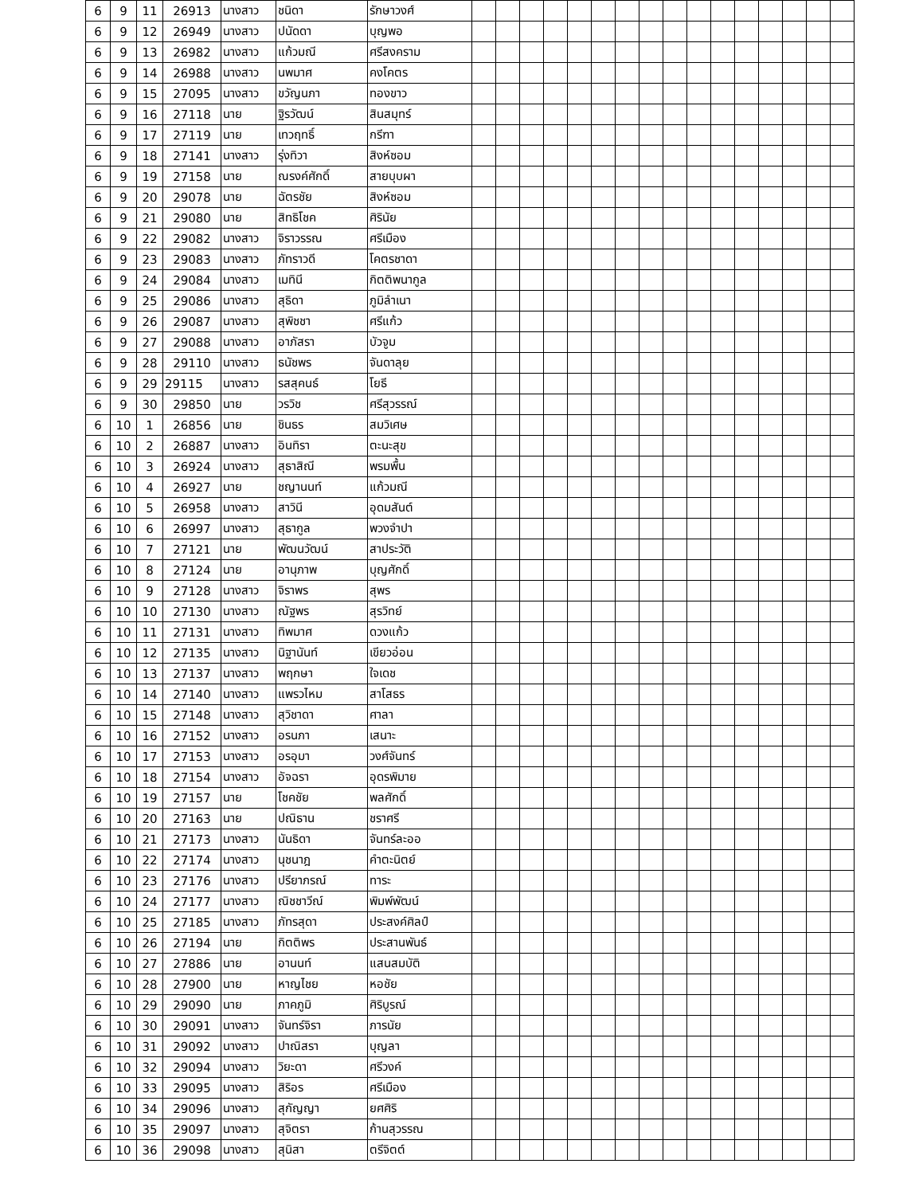| 6 | 9 | 11 | 26913 | นางสาว | ชนิดา | รักษาวงศ์ | | | | | | | | | | | | | | | | |
| 6 | 9 | 12 | 26949 | นางสาว | ปนัดดา | บุญพอ | | | | | | | | | | | | | | | | |
| 6 | 9 | 13 | 26982 | นางสาว | แก้วมณี | ศรีสงคราม | | | | | | | | | | | | | | | | |
| 6 | 9 | 14 | 26988 | นางสาว | นพมาศ | คงโคตร | | | | | | | | | | | | | | | | |
| 6 | 9 | 15 | 27095 | นางสาว | ขวัญนภา | ทองขาว | | | | | | | | | | | | | | | | |
| 6 | 9 | 16 | 27118 | นาย | ฐิรวัฒน์ | สินสมุทร์ | | | | | | | | | | | | | | | | |
| 6 | 9 | 17 | 27119 | นาย | เทวฤทธิ์ | กรีฑา | | | | | | | | | | | | | | | | |
| 6 | 9 | 18 | 27141 | นางสาว | รุ่งทิวา | สิงห์ซอม | | | | | | | | | | | | | | | | |
| 6 | 9 | 19 | 27158 | นาย | ณรงค์ศักดิ์ | สายบุบผา | | | | | | | | | | | | | | | | |
| 6 | 9 | 20 | 29078 | นาย | ฉัตรชัย | สิงห์ซอม | | | | | | | | | | | | | | | | |
| 6 | 9 | 21 | 29080 | นาย | สิทธิโชค | ศิรินัย | | | | | | | | | | | | | | | | |
| 6 | 9 | 22 | 29082 | นางสาว | จิราวรรณ | ศรีเมือง | | | | | | | | | | | | | | | | |
| 6 | 9 | 23 | 29083 | นางสาว | ภัทราวดี | โคตรชาดา | | | | | | | | | | | | | | | | |
| 6 | 9 | 24 | 29084 | นางสาว | เมทินี | กิตติพนากูล | | | | | | | | | | | | | | | | |
| 6 | 9 | 25 | 29086 | นางสาว | สุธิดา | ภูมิลำเนา | | | | | | | | | | | | | | | | |
| 6 | 9 | 26 | 29087 | นางสาว | สุพิชชา | ศรีแก้ว | | | | | | | | | | | | | | | | |
| 6 | 9 | 27 | 29088 | นางสาว | อาภัสรา | บัวจูม | | | | | | | | | | | | | | | | |
| 6 | 9 | 28 | 29110 | นางสาว | ธนัชพร | จันดาลุย | | | | | | | | | | | | | | | | |
| 6 | 9 | 29 | 29115 | นางสาว | รสสุคนธ์ | โยธี | | | | | | | | | | | | | | | | |
| 6 | 9 | 30 | 29850 | นาย | วรวิช | ศรีสุวรรณ์ | | | | | | | | | | | | | | | | |
| 6 | 10 | 1 | 26856 | นาย | ชินธร | สมวิเศษ | | | | | | | | | | | | | | | | |
| 6 | 10 | 2 | 26887 | นางสาว | อินทิรา | ตะนะสุข | | | | | | | | | | | | | | | | |
| 6 | 10 | 3 | 26924 | นางสาว | สุธาสิณี | พรมพื้น | | | | | | | | | | | | | | | | |
| 6 | 10 | 4 | 26927 | นาย | ชญานนท์ | แก้วมณี | | | | | | | | | | | | | | | | |
| 6 | 10 | 5 | 26958 | นางสาว | สาวินี | อุดมสันต์ | | | | | | | | | | | | | | | | |
| 6 | 10 | 6 | 26997 | นางสาว | สุธากูล | พวงจำปา | | | | | | | | | | | | | | | | |
| 6 | 10 | 7 | 27121 | นาย | พัฒนวัฒน์ | สาประวัติ | | | | | | | | | | | | | | | | |
| 6 | 10 | 8 | 27124 | นาย | อานุภาพ | บุญศักดิ์ | | | | | | | | | | | | | | | | |
| 6 | 10 | 9 | 27128 | นางสาว | จิราพร | สุพร | | | | | | | | | | | | | | | | |
| 6 | 10 | 10 | 27130 | นางสาว | ณัฐพร | สุรวิทย์ | | | | | | | | | | | | | | | | |
| 6 | 10 | 11 | 27131 | นางสาว | ทิพมาศ | ดวงแก้ว | | | | | | | | | | | | | | | | |
| 6 | 10 | 12 | 27135 | นางสาว | นิฐานันท์ | เขียวอ่อน | | | | | | | | | | | | | | | | |
| 6 | 10 | 13 | 27137 | นางสาว | พฤกษา | ใจเดช | | | | | | | | | | | | | | | | |
| 6 | 10 | 14 | 27140 | นางสาว | แพรวไหม | สาโสธร | | | | | | | | | | | | | | | | |
| 6 | 10 | 15 | 27148 | นางสาว | สุวิชาดา | ศาลา | | | | | | | | | | | | | | | | |
| 6 | 10 | 16 | 27152 | นางสาว | อรนภา | เสนาะ | | | | | | | | | | | | | | | | |
| 6 | 10 | 17 | 27153 | นางสาว | อรอุมา | วงศ์จันทร์ | | | | | | | | | | | | | | | | |
| 6 | 10 | 18 | 27154 | นางสาว | อัจฉรา | อุดรพิมาย | | | | | | | | | | | | | | | | |
| 6 | 10 | 19 | 27157 | นาย | โชคชัย | พลศักดิ์ | | | | | | | | | | | | | | | | |
| 6 | 10 | 20 | 27163 | นาย | ปณิธาน | ชราศรี | | | | | | | | | | | | | | | | |
| 6 | 10 | 21 | 27173 | นางสาว | นันธิดา | จันทร์ละออ | | | | | | | | | | | | | | | | |
| 6 | 10 | 22 | 27174 | นางสาว | นุชนาฎ | คำตะนิตย์ | | | | | | | | | | | | | | | | |
| 6 | 10 | 23 | 27176 | นางสาว | ปรียาภรณ์ | ทาระ | | | | | | | | | | | | | | | | |
| 6 | 10 | 24 | 27177 | นางสาว | ณิชชาวีณ์ | พิมพ์พัฒน์ | | | | | | | | | | | | | | | | |
| 6 | 10 | 25 | 27185 | นางสาว | ภัทรสุดา | ประสงค์ศิลป์ | | | | | | | | | | | | | | | | |
| 6 | 10 | 26 | 27194 | นาย | กิตติพร | ประสานพันธ์ | | | | | | | | | | | | | | | | |
| 6 | 10 | 27 | 27886 | นาย | อานนท์ | แสนสมบัติ | | | | | | | | | | | | | | | | |
| 6 | 10 | 28 | 27900 | นาย | หาญไชย | หอชัย | | | | | | | | | | | | | | | | |
| 6 | 10 | 29 | 29090 | นาย | ภาคภูมิ | ศิริบูรณ์ | | | | | | | | | | | | | | | | |
| 6 | 10 | 30 | 29091 | นางสาว | จันทร์จิรา | ภารนัย | | | | | | | | | | | | | | | | |
| 6 | 10 | 31 | 29092 | นางสาว | ปาณิสรา | บุญลา | | | | | | | | | | | | | | | | |
| 6 | 10 | 32 | 29094 | นางสาว | วิยะดา | ศรีวงค์ | | | | | | | | | | | | | | | | |
| 6 | 10 | 33 | 29095 | นางสาว | สิริอร | ศรีเมือง | | | | | | | | | | | | | | | | |
| 6 | 10 | 34 | 29096 | นางสาว | สุกัญญา | ยศศิริ | | | | | | | | | | | | | | | | |
| 6 | 10 | 35 | 29097 | นางสาว | สุจิตรา | ก้านสุวรรณ | | | | | | | | | | | | | | | | |
| 6 | 10 | 36 | 29098 | นางสาว | สุนิสา | ตรีจิตต์ | | | | | | | | | | | | | | | | |